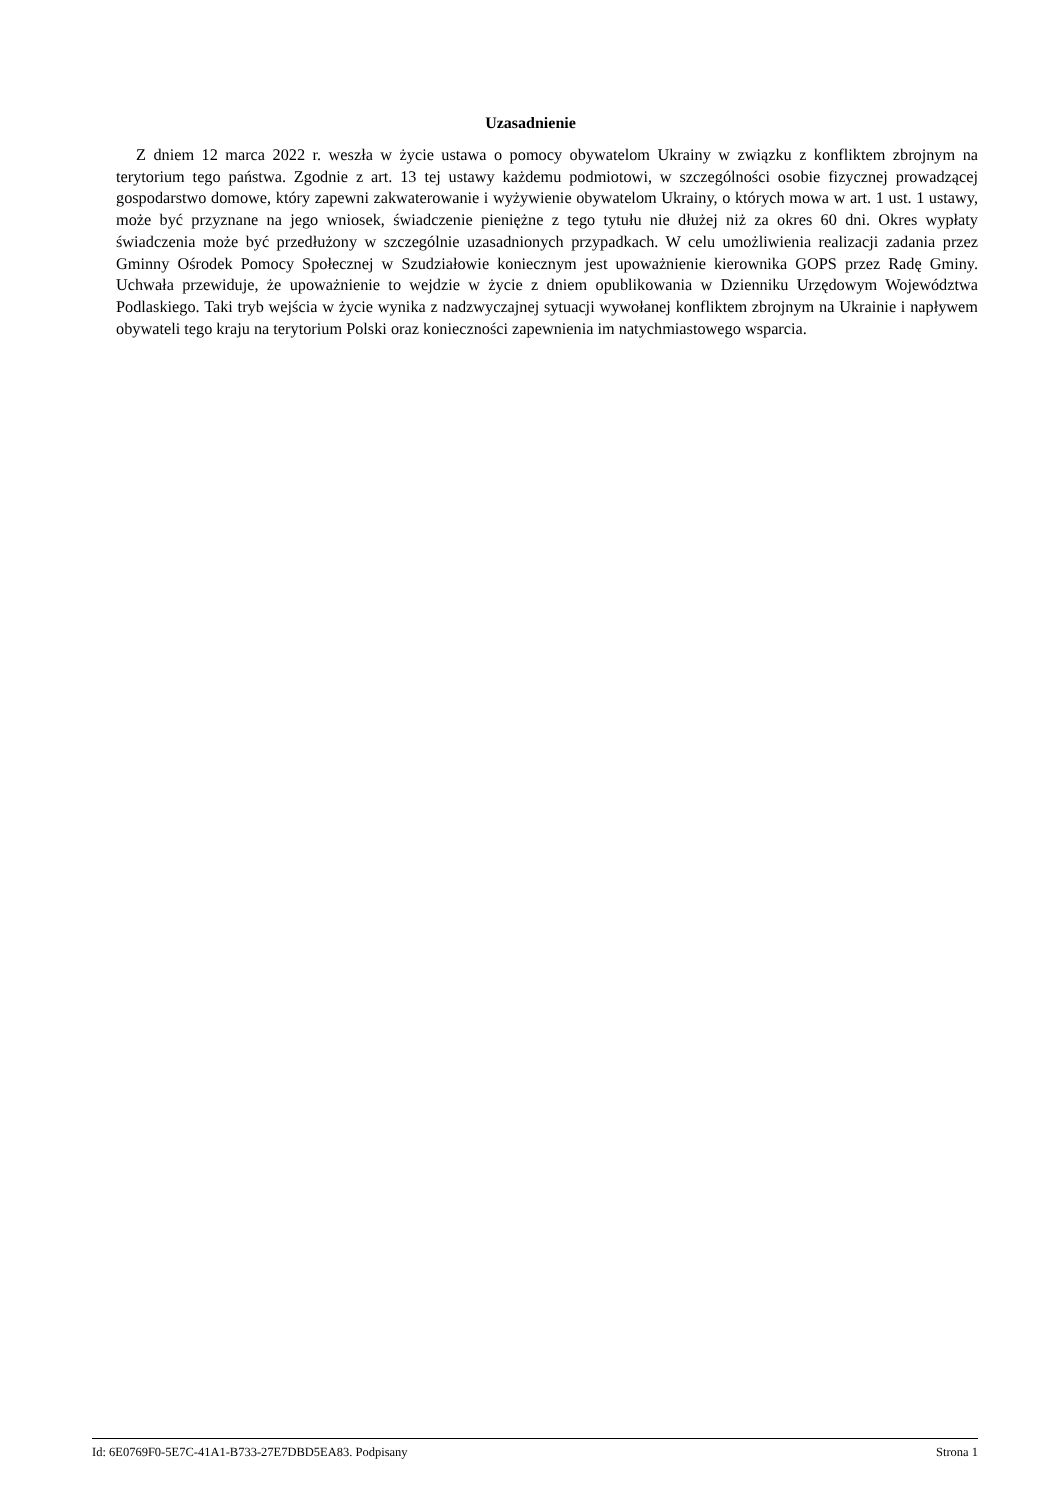Uzasadnienie
Z dniem 12 marca 2022 r. weszła w życie ustawa o pomocy obywatelom Ukrainy w związku z konfliktem zbrojnym na terytorium tego państwa. Zgodnie z art. 13 tej ustawy każdemu podmiotowi, w szczególności osobie fizycznej prowadzącej gospodarstwo domowe, który zapewni zakwaterowanie i wyżywienie obywatelom Ukrainy, o których mowa w art. 1 ust. 1 ustawy, może być przyznane na jego wniosek, świadczenie pieniężne z tego tytułu nie dłużej niż za okres 60 dni. Okres wypłaty świadczenia może być przedłużony w szczególnie uzasadnionych przypadkach. W celu umożliwienia realizacji zadania przez Gminny Ośrodek Pomocy Społecznej w Szudziałowie koniecznym jest upoważnienie kierownika GOPS przez Radę Gminy. Uchwała przewiduje, że upoważnienie to wejdzie w życie z dniem opublikowania w Dzienniku Urzędowym Województwa Podlaskiego. Taki tryb wejścia w życie wynika z nadzwyczajnej sytuacji wywołanej konfliktem zbrojnym na Ukrainie i napływem obywateli tego kraju na terytorium Polski oraz konieczności zapewnienia im natychmiastowego wsparcia.
Id: 6E0769F0-5E7C-41A1-B733-27E7DBD5EA83. Podpisany Strona 1